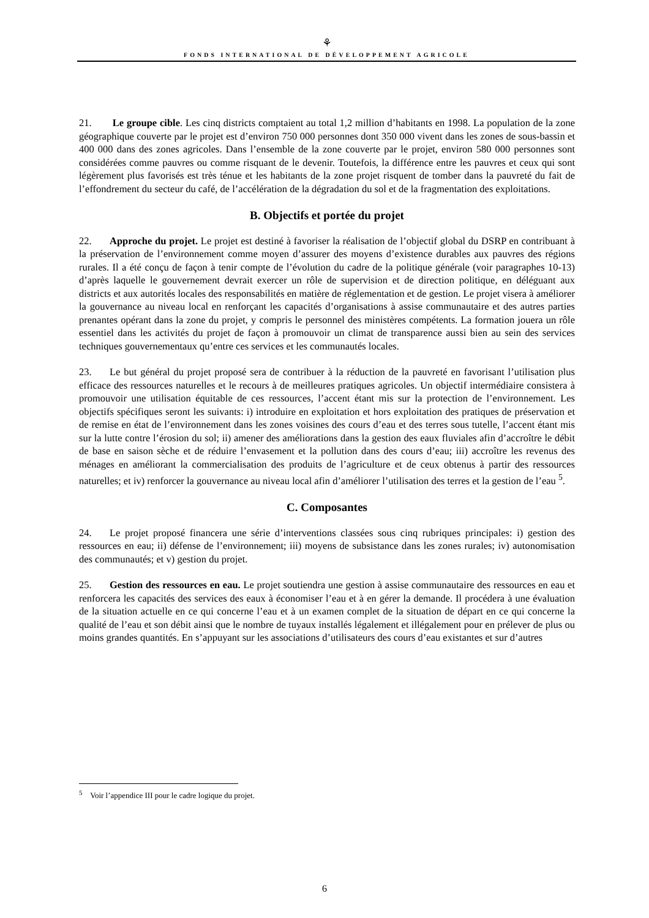⚘
FONDS INTERNATIONAL DE DÉVELOPPEMENT AGRICOLE
21. Le groupe cible. Les cinq districts comptaient au total 1,2 million d’habitants en 1998. La population de la zone géographique couverte par le projet est d’environ 750 000 personnes dont 350 000 vivent dans les zones de sous-bassin et 400 000 dans des zones agricoles. Dans l’ensemble de la zone couverte par le projet, environ 580 000 personnes sont considérées comme pauvres ou comme risquant de le devenir. Toutefois, la différence entre les pauvres et ceux qui sont légèrement plus favorisés est très ténue et les habitants de la zone projet risquent de tomber dans la pauvreté du fait de l’effondrement du secteur du café, de l’accélération de la dégradation du sol et de la fragmentation des exploitations.
B. Objectifs et portée du projet
22. Approche du projet. Le projet est destiné à favoriser la réalisation de l’objectif global du DSRP en contribuant à la préservation de l’environnement comme moyen d’assurer des moyens d’existence durables aux pauvres des régions rurales. Il a été conçu de façon à tenir compte de l’évolution du cadre de la politique générale (voir paragraphes 10-13) d’après laquelle le gouvernement devrait exercer un rôle de supervision et de direction politique, en déléguant aux districts et aux autorités locales des responsabilités en matière de réglementation et de gestion. Le projet visera à améliorer la gouvernance au niveau local en renforçant les capacités d’organisations à assise communautaire et des autres parties prenantes opérant dans la zone du projet, y compris le personnel des ministères compétents. La formation jouera un rôle essentiel dans les activités du projet de façon à promouvoir un climat de transparence aussi bien au sein des services techniques gouvernementaux qu’entre ces services et les communautés locales.
23. Le but général du projet proposé sera de contribuer à la réduction de la pauvreté en favorisant l’utilisation plus efficace des ressources naturelles et le recours à de meilleures pratiques agricoles. Un objectif intermédiaire consistera à promouvoir une utilisation équitable de ces ressources, l’accent étant mis sur la protection de l’environnement. Les objectifs spécifiques seront les suivants: i) introduire en exploitation et hors exploitation des pratiques de préservation et de remise en état de l’environnement dans les zones voisines des cours d’eau et des terres sous tutelle, l’accent étant mis sur la lutte contre l’érosion du sol; ii) amener des améliorations dans la gestion des eaux fluviales afin d’accroître le débit de base en saison sèche et de réduire l’envasement et la pollution dans des cours d’eau; iii) accroître les revenus des ménages en améliorant la commercialisation des produits de l’agriculture et de ceux obtenus à partir des ressources naturelles; et iv) renforcer la gouvernance au niveau local afin d’améliorer l’utilisation des terres et la gestion de l’eau <sup>5</sup>.
C. Composantes
24. Le projet proposé financera une série d’interventions classées sous cinq rubriques principales: i) gestion des ressources en eau; ii) défense de l’environnement; iii) moyens de subsistance dans les zones rurales; iv) autonomisation des communautés; et v) gestion du projet.
25. Gestion des ressources en eau. Le projet soutiendra une gestion à assise communautaire des ressources en eau et renforcera les capacités des services des eaux à économiser l’eau et à en gérer la demande. Il procédera à une évaluation de la situation actuelle en ce qui concerne l’eau et à un examen complet de la situation de départ en ce qui concerne la qualité de l’eau et son débit ainsi que le nombre de tuyaux installés légalement et illégalement pour en prélever de plus ou moins grandes quantités. En s’appuyant sur les associations d’utilisateurs des cours d’eau existantes et sur d’autres
<sup>5</sup> Voir l’appendice III pour le cadre logique du projet.
6